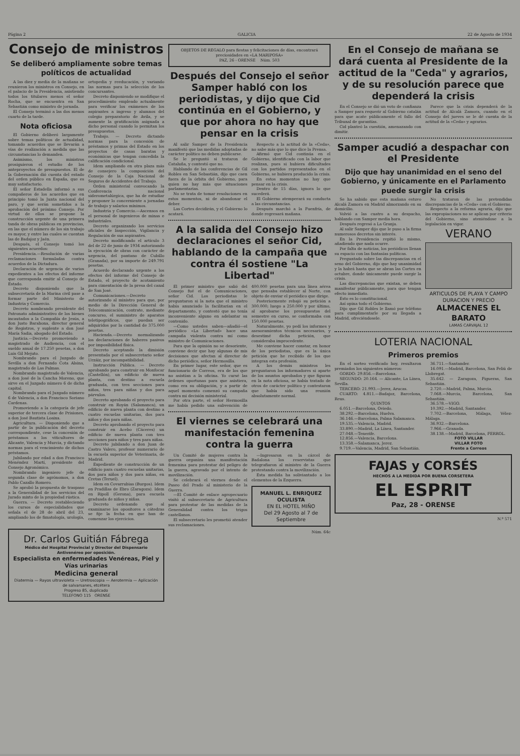Página 2 GALICIA 22 de Agosto de 1934
Consejo de ministros
Se deliberó ampliamente sobre temas políticos de actualidad
A las diez y media de la mañana se reunieron los ministros en Consejo, en el palacio de la Presidencia, asistiendo todos los titulares menos el señor Rocha, que se encuentra en San Sebastián como ministro de jornada.
El Consejo terminó a las dos menos cuarto de la tarde.
Nota oficiosa
El Gobierno deliberó largamente sobre temas políticos de actualidad, tomando acuerdos que se llevarán a vías de realización a medida que las circunstancias lo demanden.
Asimismo, los ministros prosiguieron el estudio de los anteproyectos de presupuestos. El de la Gobernación dió cuenta del estado del orden público en España, que es muy satisfactorio.
El señor Estadella informó a sus compañeros de los acuerdos que en principio tomó la Junta nacional del paro, y que serán sometidos a la aprobación del próximo Consejo. Por virtud de ellos se propone la construcción urgente de una primera tanda de obras públicas en provincias, en las que el número de los sin trabajo es mayor, y entre las cuales se cuentan las de Badajoz y Jaén.
Después, el Consejo tomó los siguientes acuerdos:
Presidencia.—Resolución de varias reclamaciones formuladas contra acuerdos de la Dictadura.
Declaración de urgencia de varios expedientes a los efectos del informe que corresponda emitir al Consejo de Estado.
Decreto disponiendo que la subsecretaría de la Marina civil pase a formar parte del Ministerio de Industria y Comercio.
Decreto nombrando presidente del Patronato administrativo de los bienes incautados a la Compañía de Jesús, a don Justo Barahona, director general de Registros, y suplente a don José María Sadia, abogado del Estado.
Justicia.—Decreto promoviendo a magistrado de Audiencia, con el sueldo anual de 17.250 pesetas, a don Luis Gil Mejuto.
Nombrando para el Juzgado de Sevilla a don Fernando Cota Alsina, magistrado de Las Palmas.
Nombrando magistrado de Valencia, a don José de la Cancha Moreno, que sirve en el Juzgado número 6 de dicha capital.
Nombrando para el Juzgado número 6 de Valencia, a don Francisco Soriano Cardenas.
Promoviendo a la categoría de jefe superior de tercera clase de Prisiones, a don José Bautista Loaixa.
Agricultura. — Disponiendo que a partir de la publicación del decreto correspondiente, cese la concesión de préstamos a los viticultores de Alicante, Valencia y Murcia, y dictando normas para el vencimiento de dichos préstamos.
Jubilando por edad a don Francisco Menéndez Martí, presidente del Consejo Agronómico.
Nombrando ingeniero jefe de segunda clase de agrónomos, a don Pablo Cazallo Romero.
Se aprobó la propuesta de traspaso a la Generalidad de los servicios del Jurado mixto de la propiedad rústica.
Guerra. — Decreto restableciendo los cursos de especialidades que señala el de 28 de abril del 23, ampliando los de fimatología, urología, ortopedia y reeducación, y variando las normas para la selección de los concursantes.
Decreto disponiendo se modifique el procedimiento empleado actualmente para verificar los exámenes de los aspirantes a ingreso y alumnos del colegio preparatorio de Avila, y se aumente la gratificación asignada a dicho personal cuando lo permitan los presupuestos.
Trabajo. — Decreto dictando normas para la concesión de préstamos y primas del Estado en los proyectos de casas baratas y económicas que tengan concedida la calificación condicional.
Idem ampliando en otra plaza más de consejero la composición del Consejo de la Caja Nacional de Seguros de Accidentes del Trabajo.
Orden ministerial convocando la Conferencia nacional siderometalúrgica, que ha de estudiar y proponer lo concerniente a jornadas de trabajo y salarios mínimos.
Industria y Comercio.—Ascensos en el personal de ingenieros de minas e industriales.
Decreto organizando los servicios oficiales de Inspección, Vigilancia y Regulación de sus aspirantes.
Decreto modificando el artículo 3 del de 22 de junio de 1934 autorizando la ejecución de obras con carácter de urgencia, del pantano de Cubillo (Granada), por su importe de 249.791 pesetas.
Acuerdo declarando urgente a los efectos del informe del Consejo de Estado, el proyecto de acotamiento para cimentación de la presa del canal de San José.
Comunicaciones.—Decreto autorizando al ministro para que, por medio de la Dirección General de Telecomunicación, contrate, mediante concurso, el suministro de aparatos teletipográficos, que puedan ser adquiridos por la cantidad de 375.000 pesetas.
Hacienda.—Decreto normalizando los declaraciones de haberes pasivos por imposibilidad física.
Decreto aceptando la dimisión presentada por el subsecretario señor Urzáiz, por incompatibilidad.
Instrucción Pública. — Decreto aprobando para construir en Monfocar (Castellón), un edificio de nueva planta, con destino a escuela graduada, con tres secciones para niños, tres para niñas y dos para párvulos.
Decreto aprobando el proyecto para construir en Royán (Salamanca), un edificio de nueva planta con destino a cuatro escuelas unitarias, dos para niños y dos para niñas.
Decreto aprobando el proyecto para construir en Acebo (Cáceres) un edificio de nueva planta con tres secciones para niños y tres para niñas.
Decreto jubilando a don Juan de Castro Valero, profesor numerario de la escuela superior de Veterinaria, de Madrid.
Expediente de construcción de un edificio para cuatro escuelas unitarias, dos para niños y dos para niñas, en Cretas (Teruel).
Idem en Covarrubias (Burgos). Idem en Pradillas de Ebro (Zaragoza). Idem en Ripoll (Gerona), para escuela graduada de niños y niñas.
Decreto ordenando que al examinarse los opositores a cátedras se fije la fecha en que han de comenzar los ejercicios.
Dr. Carlos Guitián Fábrega
Médico del Hospital Provincial y Director del Dispensario Antivenéreo por oposición.
Especialista en enfermedades Venéreas, Piel y Vías urinarias
Medicina general
Diatermia — Rayos ultravioleta — Uretroscopia — Aerotermia — Aplicación de salvarsanes, etcétera
Progreso 85, duplicado
TELEFONO 115 ORENSE
OBJETOS DE REGALO para fiestas y felicitaciones de días, encontrará preciosidades en «LA MARIPOSA»
PAZ, 26 - ORENSE Núm. 503
Después del Consejo el señor Samper habló con los periodistas, y dijo que Cid continúa en el Gobierno, y que por ahora no hay que pensar en la crisis
Al salir Samper de la Presidencia manifestó que las medidas adoptadas de carácter político no deben publicarse.
Se le preguntó si trataron de Cataluña, y contestó que no.
Hablando de las conferencias de Gil Robles en San Sebastián, dijo que caen fuera de la órbita del Gobierno, para quien no hay más que situaciones parlamentarias.
No se trata de tomar resoluciones en estos momentos, ni de abandonar el deber.
Las Cortes decidirán, y el Gobierno lo acatará.
Respecto a la actitud de la «Ceda», no sabe más que lo que dice la Prensa.
Afirmó que Cid continúa en el Gobierno, identificado con la labor que realizan, pues si hubiera dificultades con los partidos representados en el Gobierno, se hubiera producido la crisis.
En estos momentos no hay que pensar en la crisis.
Dentro de 15 días, ignora lo que sucederá.
El Gobierno atemperará su conducta a las circunstancias.
Después marchó a la Fuenfría, de donde regresará mañana.
A la salida del Consejo hizo declaraciones el señor Cid, hablando de la campaña que contra él sostiene "La Libertad"
El primer ministro que salió del Consejo fué el de Comunicaciones, señor Cid. Los periodistas le preguntaron si la nota que el ministro había anunciado la facilitarían en el departamento, y contestó que no tenía inconveniente alguno en adelantar su contenido.
—Como ustedes saben—añadió—el periódico «La Libertad» hace una campaña violenta contra mí como ministro de Comunicaciones.
Para que la opinión no se desoriente, conviene decir que hay algunas de mis decisiones que afectan al director de dicho periódico, señor Hermosilla.
En primer lugar, este señor, que es funcionario de Correos, era de los que no asistían a la oficina. Yo cursé las órdenes oportunas para que asistiera, como era su obligación, y a partir de aquel momento comenzó su campaña contra mi decisión ministerial.
Por otra parte, el señor Hermosilla me había pedido una subvención de 400.000 pesetas para una línea aérea que pensaba establecer al Norte, con objeto de enviar el periódico que dirige.
Posteriormente rebajó su petición a 300.000; luego a 250.000 y por último, al aprobarse los presupuestos del semestre en curso, se conformaba con 150.000 pesetas.
Naturalmente, yo pedí los informes y asesoramientos técnicos necesarios, y desestimé dicha petición, que consideraba improcedente.
Me conviene hacer constar, en honor de los periodistas, que es la única petición que he recibido de los que integran esta profesión.
A los demás ministros les preguntaron los informadores si aparte de los asuntos aprobados y que figuran en la nota oficiosa, se había tratado de otros de carácter político y contestaron que había sido una reunión absolutamente normal.
El viernes se celebrará una manifestación femenina contra la guerra
Un Comité de mujeres contra la guerra organiza una manifestación femenina para protestar del peligro de la guerra, agravado por el intento de movilización.
Se celebrará el viernes desde el Paseo del Prado al ministerio de la Guerra.
—El Comité de enlace agropecuario visitó al subsecretario de Agricultura para protestar de las medidas de la Generalidad contra los trigos castellanos.
El subsecretario les prometió atender sus reclamaciones.
—Ingresaron en la cárcel de Badalona los reservistas que telegrafiaron al ministro de la Guerra protestando contra la movilización.
Esta medida ha soliviantado a los elementos de la Ezquerra.
MANUEL L. ENRIQUEZ
OCULISTA
EN EL HOTEL MIÑO
Del 29 Agosto al 7 de Septiembre
Núm. 64c
En el Consejo de mañana se dará cuenta al Presidente de la actitud de la "Ceda" y agrarios, y de su resolución parece que dependerá la crisis
En el Consejo se dió un voto de confianza a Samper para requerir al Gobierno catalán para que acate públicamente el fallo del Tribunal de garantías.
Cid planteó la cuestión, amenazando con dimitir.
Parece que la crisis dependerá de la actitud de Alcalá Zamora, cuando en el Consejo del jueves se le dé cuenta de la actitud de la «Ceda» y agrarios.
Samper acudió a despachar con el Presidente
Dijo que hay unanimidad en el seno del Gobierno, y únicamente en el Parlamento puede surgir la crisis
Se ha sabido que esta mañana estuvo Alcalá Zamora en Madrid almorzando en su domicilio.
Volvió a las cuatro a su despacho, hablando con Samper media hora.
Después regresó a La Granja.
Al salir Samper dijo que le puso a la firma numerosos decretos sin interés.
En la Presidencia repitió lo mismo, añadiendo que nada ocurre.
Por falta de noticias, los periódicos llenan su espacio con las fantasías políticas.
Preguntado sobre las discrepancias en el seno del Gobierno, dijo que hay unanimidad y la habrá hasta que se abran las Cortes en octubre, donde únicamente puede surgir la crisis.
Las discrepancias que existan, se deben manifestar públicamente, para que tengan efecto inmediato.
Esto es lo constitucional.
Así opina todo el Gobierno.
Dijo que Gil Robles le llamó por teléfono para cumplimentarle por su llegada a Madrid, ofreciéndosele.
No trataron de las pretendidas discrepancias de la «Ceda» con el Gobierno.
Respecto a la reforma agraria, dijo que las expropiaciones no se aplican por criterio del Gobierno, sino ateniéndose a la legislación en vigor.
VERANO
ARTICULOS DE PLAYA Y CAMPO
DURACION Y PRECIO
ALMACENES EL BARATO
LAMAS CARVAJAL 12
LOTERIA NACIONAL
Primeros premios
En el sorteo verificado hoy, resultaron premiados los siguientes números:
GORDO: 29.856.—Barcelona.
SEGUNDO: 20.164. — Alicante, La Línea, Sevilla.
TERCERO: 21.993.—Jerez, Arucas.
CUARTO: 4.811.—Badajoz, Barcelona, Reus.
QUINTOS
6.051.—Barcelona, Oviedo.
38.292.—Barcelona, Huelva.
36.146.—Barcelona, Palma Salamanca.
19.535.—Valencia, Madrid.
33.890.—Madrid, La Línea, Santander.
27.048.—Tenerife.
12.856.—Valencia, Barcelona.
13.358.—Salamanca, Jerez.
9.719.—Valencia, Madrid, San Sebastián.
36.711.—Santander.
16.091.—Madrid, Barcelona, San Feliú de Llobregat.
35.642. — Zaragoza, Figueras, San Sebastián.
2.720.—Madrid, Palma, Murcia.
7.068.—Murcia, Barcelona, San Sebastián.
36.578.—VIGO.
10.392.—Madrid, Santander.
7.702.—Barcelona, Málaga, Vélez-Málaga.
36.932.—Barcelona.
7.966.—Granada.
38.138.—Madrid, Barcelona, FERROL.
FOTO VILLAR
VILLAR FOTO
Frente a Correos
FAJAS y CORSÉS
HECHOS A LA MEDIDA POR BUENA CORSETERA
EL ESPRIT
Paz, 28 - ORENSE
N.º 571